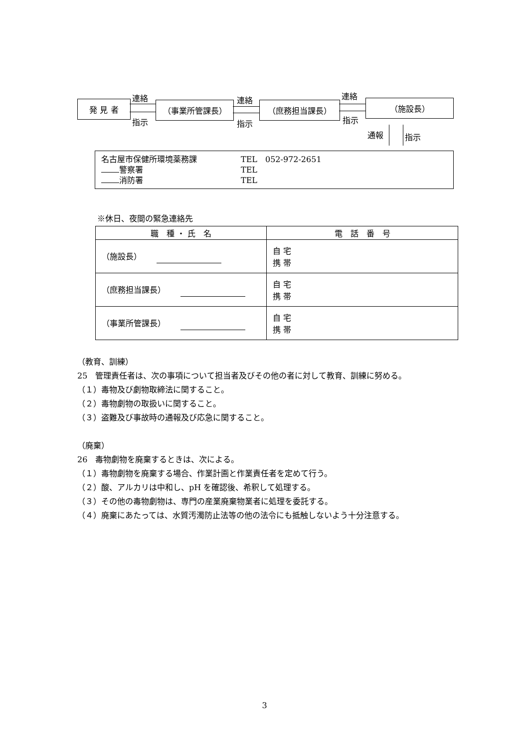発 見 者 （事業所管課長） （庶務担当課長） （施設長）
連絡
指示
連絡
指示
連絡
指示
通報 指示
名古屋市保健所環境薬務課 TEL　052-972-2651
警察署 TEL
消防署 TEL
※休日、夜間の緊急連絡先
| 職 種 ・ 氏 名 | 電 話 番 号 |
| --- | --- |
| （施設長） | 自 宅 携 帯 |
| （庶務担当課長） | 自 宅 携 帯 |
| （事業所管課長） | 自 宅 携 帯 |
（教育、訓練）
25　管理責任者は、次の事項について担当者及びその他の者に対して教育、訓練に努める。
（１）毒物及び劇物取締法に関すること。
（２）毒物劇物の取扱いに関すること。
（３）盗難及び事故時の通報及び応急に関すること。
（廃棄）
26　毒物劇物を廃棄するときは、次による。
（１）毒物劇物を廃棄する場合、作業計画と作業責任者を定めて行う。
（２）酸、アルカリは中和し、pH を確認後、希釈して処理する。
（３）その他の毒物劇物は、専門の産業廃棄物業者に処理を委託する。
（４）廃棄にあたっては、水質汚濁防止法等の他の法令にも抵触しないよう十分注意する。
3